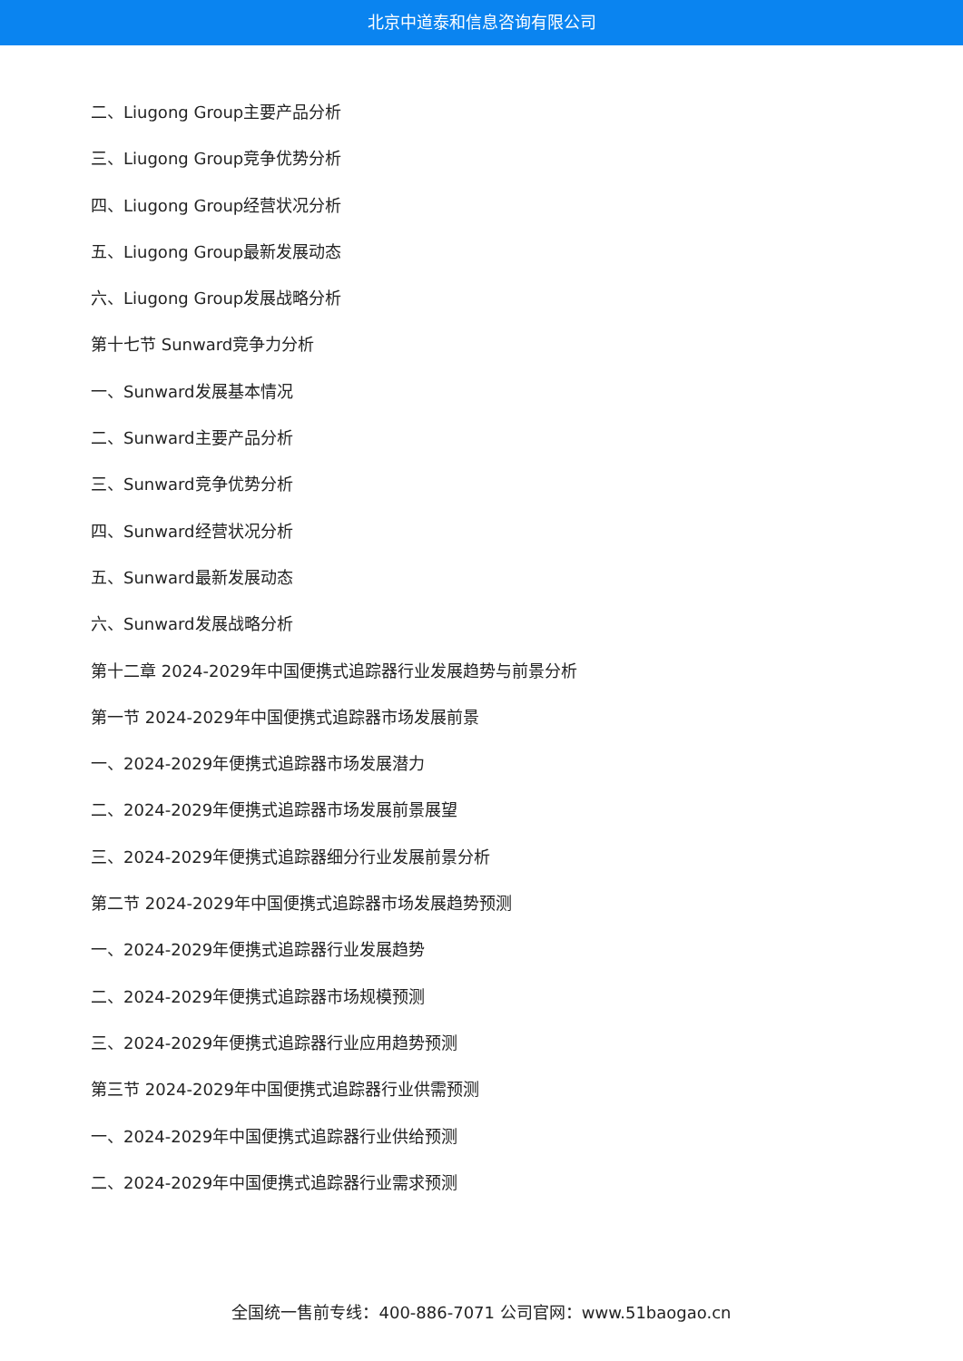北京中道泰和信息咨询有限公司
二、Liugong Group主要产品分析
三、Liugong Group竞争优势分析
四、Liugong Group经营状况分析
五、Liugong Group最新发展动态
六、Liugong Group发展战略分析
第十七节 Sunward竞争力分析
一、Sunward发展基本情况
二、Sunward主要产品分析
三、Sunward竞争优势分析
四、Sunward经营状况分析
五、Sunward最新发展动态
六、Sunward发展战略分析
第十二章 2024-2029年中国便携式追踪器行业发展趋势与前景分析
第一节 2024-2029年中国便携式追踪器市场发展前景
一、2024-2029年便携式追踪器市场发展潜力
二、2024-2029年便携式追踪器市场发展前景展望
三、2024-2029年便携式追踪器细分行业发展前景分析
第二节 2024-2029年中国便携式追踪器市场发展趋势预测
一、2024-2029年便携式追踪器行业发展趋势
二、2024-2029年便携式追踪器市场规模预测
三、2024-2029年便携式追踪器行业应用趋势预测
第三节 2024-2029年中国便携式追踪器行业供需预测
一、2024-2029年中国便携式追踪器行业供给预测
二、2024-2029年中国便携式追踪器行业需求预测
全国统一售前专线：400-886-7071 公司官网：www.51baogao.cn